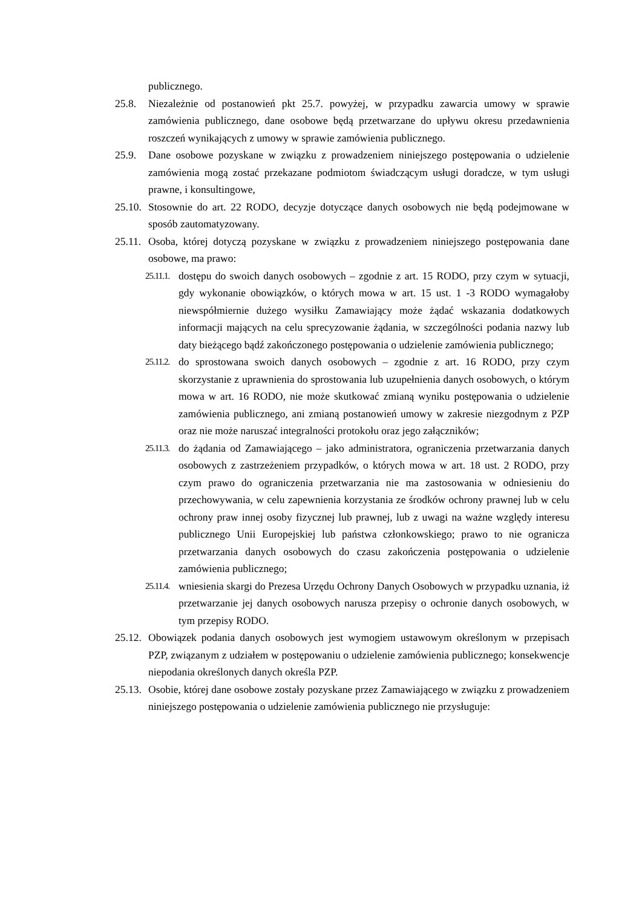publicznego.
25.8. Niezależnie od postanowień pkt 25.7. powyżej, w przypadku zawarcia umowy w sprawie zamówienia publicznego, dane osobowe będą przetwarzane do upływu okresu przedawnienia roszczeń wynikających z umowy w sprawie zamówienia publicznego.
25.9. Dane osobowe pozyskane w związku z prowadzeniem niniejszego postępowania o udzielenie zamówienia mogą zostać przekazane podmiotom świadczącym usługi doradcze, w tym usługi prawne, i konsultingowe,
25.10.
Stosownie do art. 22 RODO, decyzje dotyczące danych osobowych nie będą podejmowane w sposób zautomatyzowany.
25.11.
Osoba, której dotyczą pozyskane w związku z prowadzeniem niniejszego postępowania dane osobowe, ma prawo:
25.11.1.
dostępu do swoich danych osobowych – zgodnie z art. 15 RODO, przy czym w sytuacji, gdy wykonanie obowiązków, o których mowa w art. 15 ust. 1 -3 RODO wymagałoby niewspółmiernie dużego wysiłku Zamawiający może żądać wskazania dodatkowych informacji mających na celu sprecyzowanie żądania, w szczególności podania nazwy lub daty bieżącego bądź zakończonego postępowania o udzielenie zamówienia publicznego;
25.11.2.
do sprostowana swoich danych osobowych – zgodnie z art. 16 RODO, przy czym skorzystanie z uprawnienia do sprostowania lub uzupełnienia danych osobowych, o którym mowa w art. 16 RODO, nie może skutkować zmianą wyniku postępowania o udzielenie zamówienia publicznego, ani zmianą postanowień umowy w zakresie niezgodnym z PZP oraz nie może naruszać integralności protokołu oraz jego załączników;
25.11.3.
do żądania od Zamawiającego – jako administratora, ograniczenia przetwarzania danych osobowych z zastrzeżeniem przypadków, o których mowa w art. 18 ust. 2 RODO, przy czym prawo do ograniczenia przetwarzania nie ma zastosowania w odniesieniu do przechowywania, w celu zapewnienia korzystania ze środków ochrony prawnej lub w celu ochrony praw innej osoby fizycznej lub prawnej, lub z uwagi na ważne względy interesu publicznego Unii Europejskiej lub państwa członkowskiego; prawo to nie ogranicza przetwarzania danych osobowych do czasu zakończenia postępowania o udzielenie zamówienia publicznego;
25.11.4.
wniesienia skargi do Prezesa Urzędu Ochrony Danych Osobowych w przypadku uznania, iż przetwarzanie jej danych osobowych narusza przepisy o ochronie danych osobowych, w tym przepisy RODO.
25.12.
Obowiązek podania danych osobowych jest wymogiem ustawowym określonym w przepisach PZP, związanym z udziałem w postępowaniu o udzielenie zamówienia publicznego; konsekwencje niepodania określonych danych określa PZP.
25.13.
Osobie, której dane osobowe zostały pozyskane przez Zamawiającego w związku z prowadzeniem niniejszego postępowania o udzielenie zamówienia publicznego nie przysługuje: